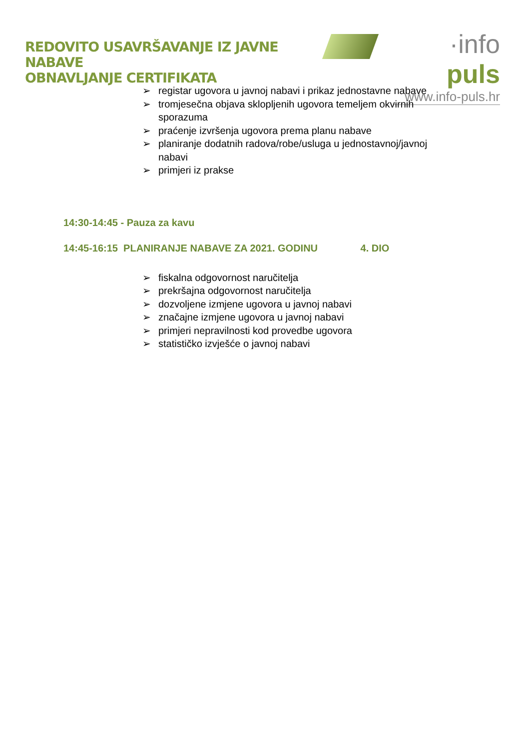REDOVITO USAVRŠAVANJE IZ JAVNE NABAVE
OBNAVLJANJE CERTIFIKATA
·info puls
www.info-puls.hr
➢ registar ugovora u javnoj nabavi i prikaz jednostavne nabave
➢ tromjesečna objava sklopljenih ugovora temeljem okvirnih sporazuma
➢ praćenje izvršenja ugovora prema planu nabave
➢ planiranje dodatnih radova/robe/usluga u jednostavnoj/javnoj nabavi
➢ primjeri iz prakse
14:30-14:45 - Pauza za kavu
14:45-16:15 PLANIRANJE NABAVE ZA 2021. GODINU 4. DIO
➢ fiskalna odgovornost naručitelja
➢ prekršajna odgovornost naručitelja
➢ dozvoljene izmjene ugovora u javnoj nabavi
➢ značajne izmjene ugovora u javnoj nabavi
➢ primjeri nepravilnosti kod provedbe ugovora
➢ statističko izvješće o javnoj nabavi